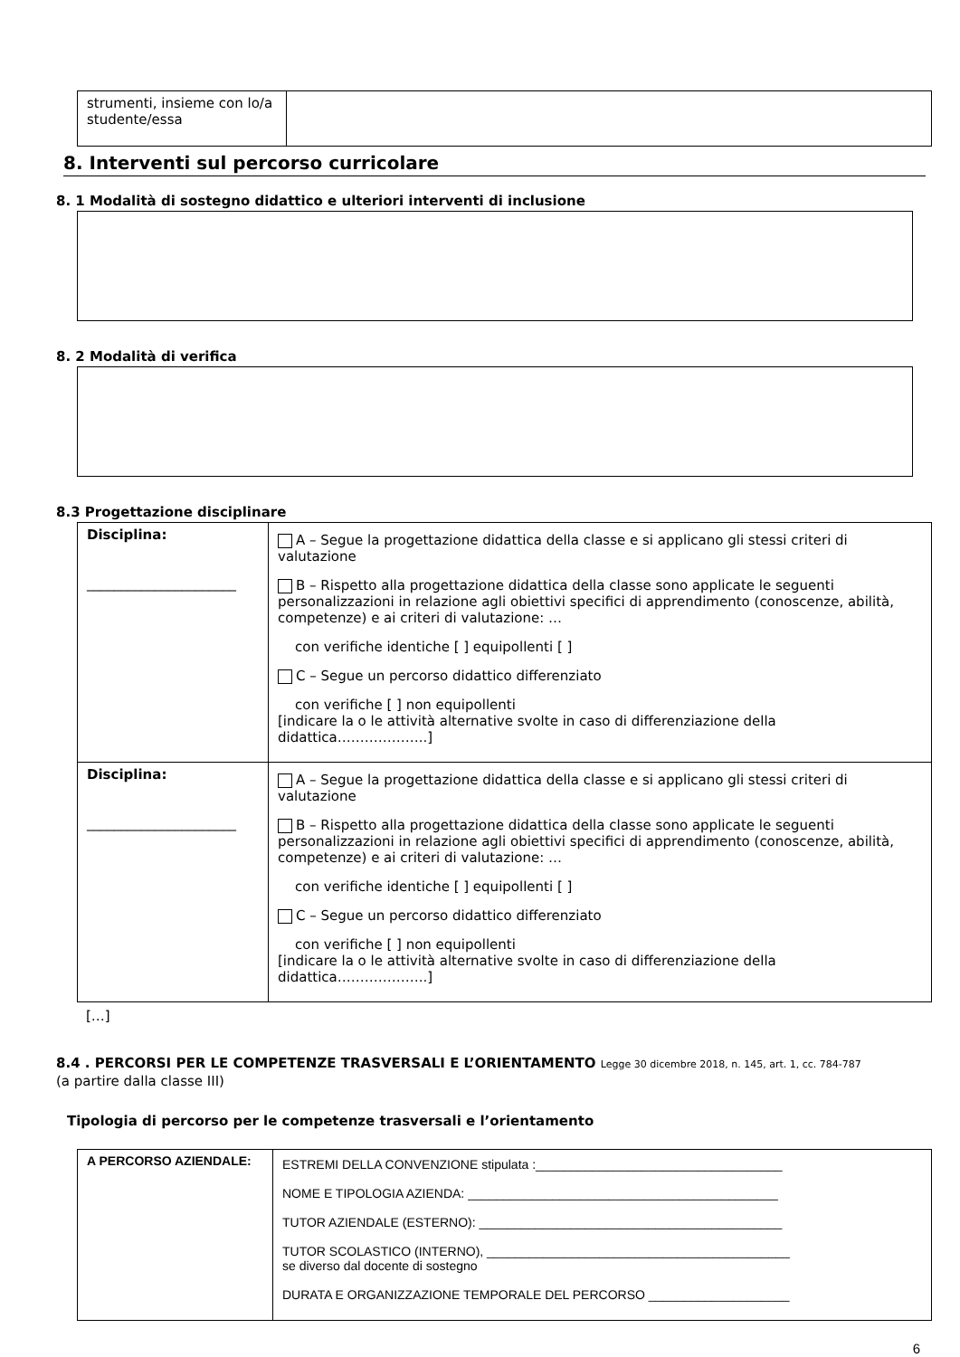| strumenti, insieme con lo/a studente/essa | |
8. Interventi sul percorso curricolare
8. 1 Modalità di sostegno didattico e ulteriori interventi di inclusione
8. 2 Modalità di verifica
8.3 Progettazione disciplinare
| Disciplina: ______________________ | A – Segue la progettazione didattica della classe e si applicano gli stessi criteri di valutazione B – Rispetto alla progettazione didattica della classe sono applicate le seguenti personalizzazioni in relazione agli obiettivi specifici di apprendimento (conoscenze, abilità, competenze) e ai criteri di valutazione: … con verifiche identiche [ ] equipollenti [ ] C – Segue un percorso didattico differenziato con verifiche [ ] non equipollenti [indicare la o le attività alternative svolte in caso di differenziazione della didattica………………..] |
| Disciplina: ______________________ | A – Segue la progettazione didattica della classe e si applicano gli stessi criteri di valutazione B – Rispetto alla progettazione didattica della classe sono applicate le seguenti personalizzazioni in relazione agli obiettivi specifici di apprendimento (conoscenze, abilità, competenze) e ai criteri di valutazione: … con verifiche identiche [ ] equipollenti [ ] C – Segue un percorso didattico differenziato con verifiche [ ] non equipollenti [indicare la o le attività alternative svolte in caso di differenziazione della didattica………………..] |
[…]
8.4 . PERCORSI PER LE COMPETENZE TRASVERSALI E L’ORIENTAMENTO Legge 30 dicembre 2018, n. 145, art. 1, cc. 784-787
(a partire dalla classe III)
Tipologia di percorso per le competenze trasversali e l’orientamento
| A PERCORSO AZIENDALE: | ESTREMI DELLA CONVENZIONE stipulata :___________________________________ NOME E TIPOLOGIA AZIENDA: ____________________________________________ TUTOR AZIENDALE (ESTERNO): ___________________________________________ TUTOR SCOLASTICO (INTERNO), ___________________________________________ se diverso dal docente di sostegno DURATA E ORGANIZZAZIONE TEMPORALE DEL PERCORSO ____________________ |
6